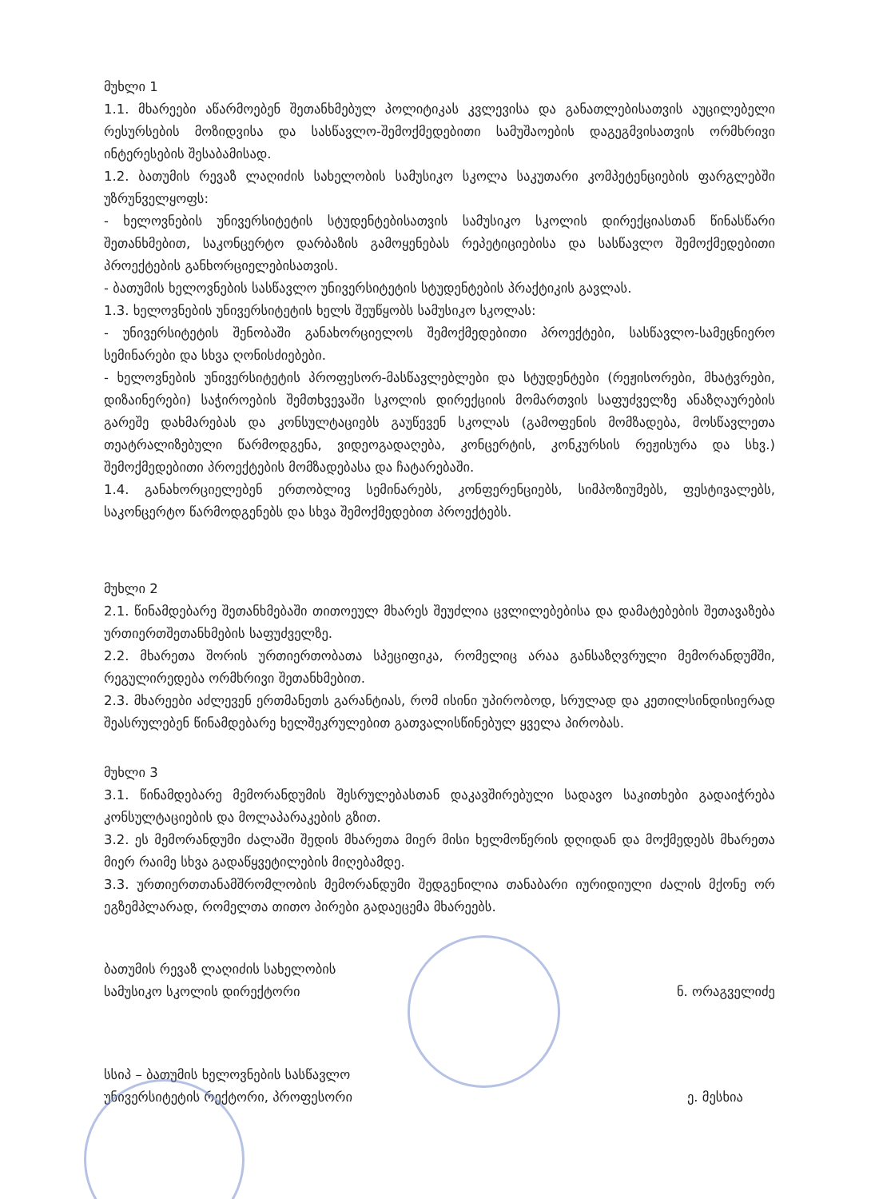მუხლი 1
1.1. მხარეები აწარმოებენ შეთანხმებულ პოლიტიკას კვლევისა და განათლებისათვის აუცილებელი რესურსების მოზიდვისა და სასწავლო-შემოქმედებითი სამუშაოების დაგეგმვისათვის ორმხრივი ინტერესების შესაბამისად.
1.2. ბათუმის რევაზ ლაღიძის სახელობის სამუსიკო სკოლა საკუთარი კომპეტენციების ფარგლებში უზრუნველყოფს:
- ხელოვნების უნივერსიტეტის სტუდენტებისათვის სამუსიკო სკოლის დირექციასთან წინასწარი შეთანხმებით, საკონცერტო დარბაზის გამოყენებას რეპეტიციებისა და სასწავლო შემოქმედებითი პროექტების განხორციელებისათვის.
- ბათუმის ხელოვნების სასწავლო უნივერსიტეტის სტუდენტების პრაქტიკის გავლას.
1.3. ხელოვნების უნივერსიტეტის ხელს შეუწყობს სამუსიკო სკოლას:
- უნივერსიტეტის შენობაში განახორციელოს შემოქმედებითი პროექტები, სასწავლო-სამეცნიერო სემინარები და სხვა ღონისძიებები.
- ხელოვნების უნივერსიტეტის პროფესორ-მასწავლებლები და სტუდენტები (რეჟისორები, მხატვრები, დიზაინერები) საჭიროების შემთხვევაში სკოლის დირექციის მომართვის საფუძველზე ანაზღაურების გარეშე დახმარებას და კონსულტაციებს გაუწევენ სკოლას (გამოფენის მომზადება, მოსწავლეთა თეატრალიზებული წარმოდგენა, ვიდეოგადაღება, კონცერტის, კონკურსის რეჟისურა და სხვ.) შემოქმედებითი პროექტების მომზადებასა და ჩატარებაში.
1.4. განახორციელებენ ერთობლივ სემინარებს, კონფერენციებს, სიმპოზიუმებს, ფესტივალებს, საკონცერტო წარმოდგენებს და სხვა შემოქმედებით პროექტებს.
მუხლი 2
2.1. წინამდებარე შეთანხმებაში თითოეულ მხარეს შეუძლია ცვლილებებისა და დამატებების შეთავაზება ურთიერთშეთანხმების საფუძველზე.
2.2. მხარეთა შორის ურთიერთობათა სპეციფიკა, რომელიც არაა განსაზღვრული მემორანდუმში, რეგულირედება ორმხრივი შეთანხმებით.
2.3. მხარეები აძლევენ ერთმანეთს გარანტიას, რომ ისინი უპირობოდ, სრულად და კეთილსინდისიერად შეასრულებენ წინამდებარე ხელშეკრულებით გათვალისწინებულ ყველა პირობას.
მუხლი 3
3.1. წინამდებარე მემორანდუმის შესრულებასთან დაკავშირებული სადავო საკითხები გადაიჭრება კონსულტაციების და მოლაპარაკების გზით.
3.2. ეს მემორანდუმი ძალაში შედის მხარეთა მიერ მისი ხელმოწერის დღიდან და მოქმედებს მხარეთა მიერ რაიმე სხვა გადაწყვეტილების მიღებამდე.
3.3. ურთიერთთანამშრომლობის მემორანდუმი შედგენილია თანაბარი იურიდიული ძალის მქონე ორ ეგზემპლარად, რომელთა თითო პირები გადაეცემა მხარეებს.
ბათუმის რევაზ ლაღიძის სახელობის
სამუსიკო სკოლის დირექტორი
ნ. ორაგველიძე
სსიპ – ბათუმის ხელოვნების სასწავლო
უნივერსიტეტის რექტორი, პროფესორი
ე. მესხია